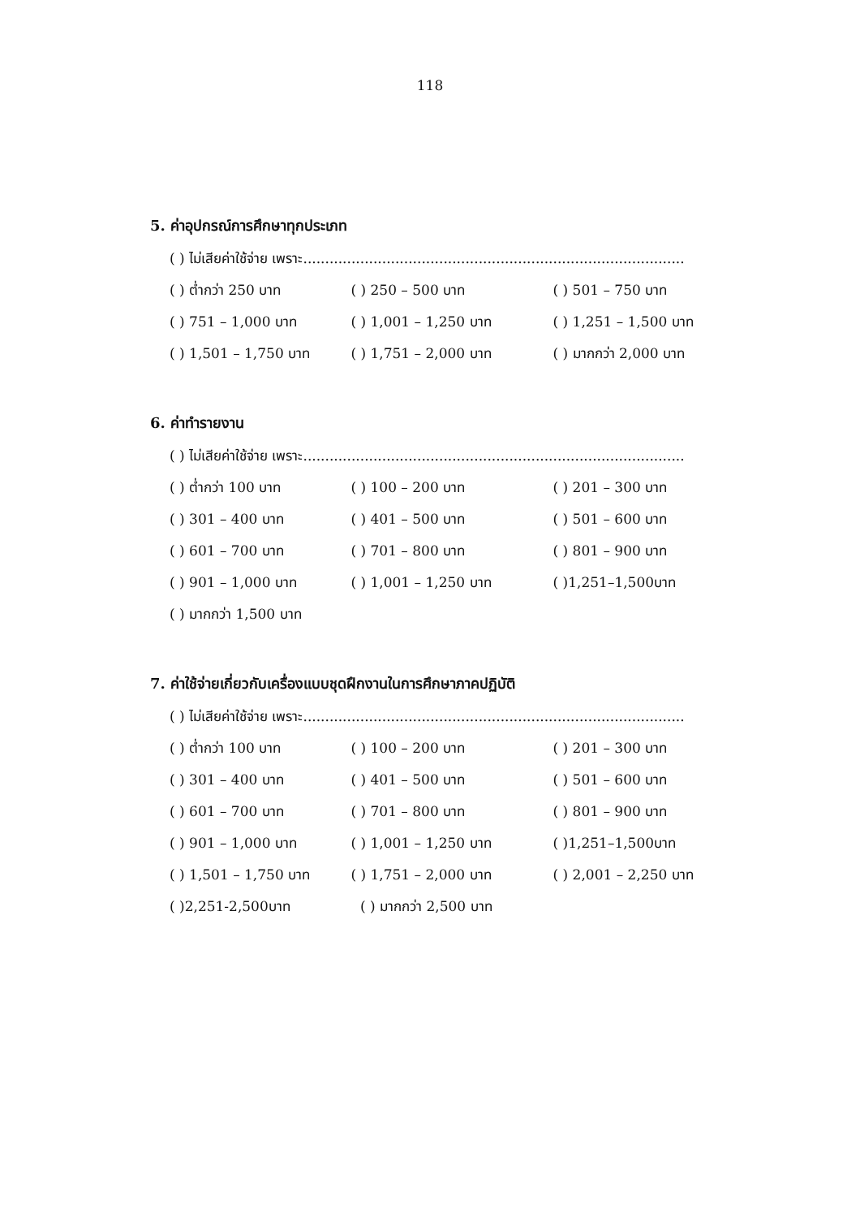118
5. ค่าอุปกรณ์การศึกษาทุกประเภท
( ) ไม่เสียค่าใช้จ่าย เพราะ.......................................................................................
( ) ต่ำกว่า 250 บาท ( ) 250 – 500 บาท ( ) 501 – 750 บาท
( ) 751 – 1,000 บาท ( ) 1,001 – 1,250 บาท ( ) 1,251 – 1,500 บาท
( ) 1,501 – 1,750 บาท ( ) 1,751 – 2,000 บาท ( ) มากกว่า 2,000 บาท
6. ค่าทำรายงาน
( ) ไม่เสียค่าใช้จ่าย เพราะ.......................................................................................
( ) ต่ำกว่า 100 บาท ( ) 100 – 200 บาท ( ) 201 – 300 บาท
( ) 301 – 400 บาท ( ) 401 – 500 บาท ( ) 501 – 600 บาท
( ) 601 – 700 บาท ( ) 701 – 800 บาท ( ) 801 – 900 บาท
( ) 901 – 1,000 บาท ( ) 1,001 – 1,250 บาท ( )1,251–1,500บาท
( ) มากกว่า 1,500 บาท
7. ค่าใช้จ่ายเกี่ยวกับเครื่องแบบชุดฝึกงานในการศึกษาภาคปฏิบัติ
( ) ไม่เสียค่าใช้จ่าย เพราะ.......................................................................................
( ) ต่ำกว่า 100 บาท ( ) 100 – 200 บาท ( ) 201 – 300 บาท
( ) 301 – 400 บาท ( ) 401 – 500 บาท ( ) 501 – 600 บาท
( ) 601 – 700 บาท ( ) 701 – 800 บาท ( ) 801 – 900 บาท
( ) 901 – 1,000 บาท ( ) 1,001 – 1,250 บาท ( )1,251–1,500บาท
( ) 1,501 – 1,750 บาท ( ) 1,751 – 2,000 บาท ( ) 2,001 – 2,250 บาท
( )2,251-2,500บาท ( ) มากกว่า 2,500 บาท